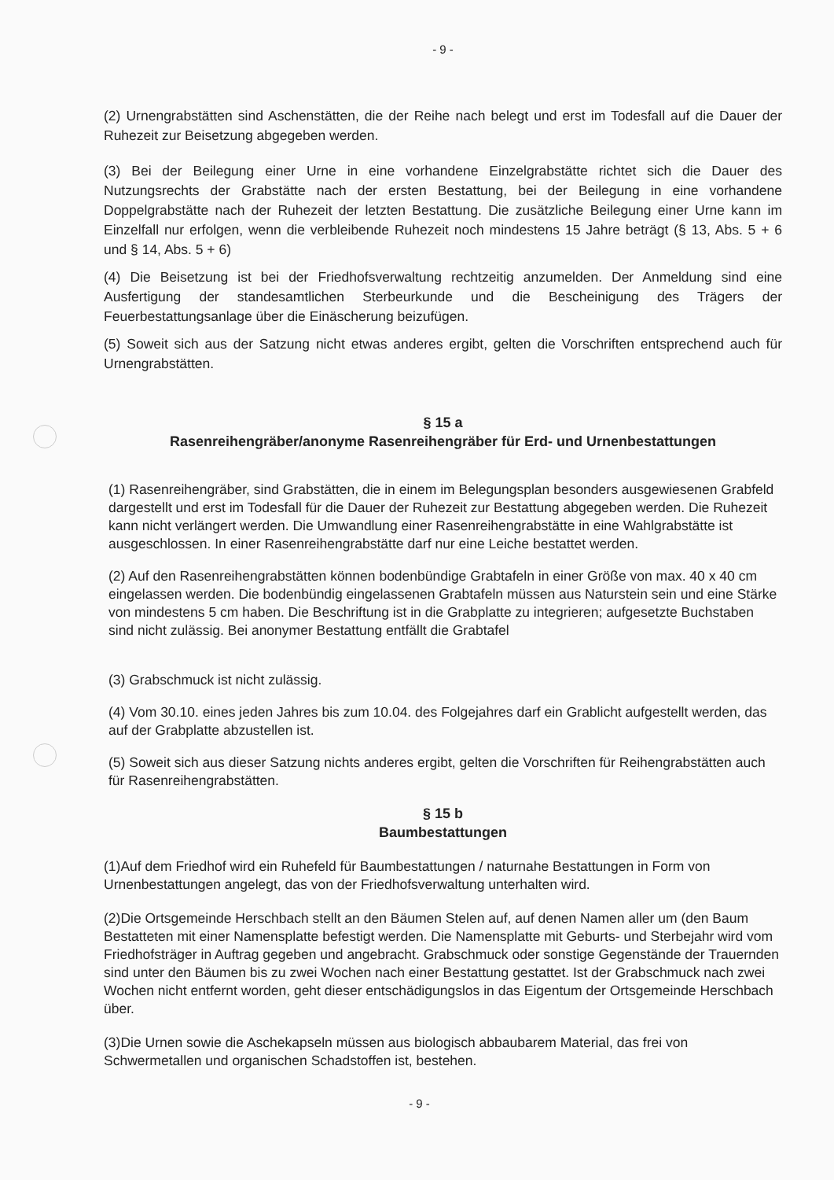- 9 -
(2) Urnengrabstätten sind Aschenstätten, die der Reihe nach belegt und erst im Todesfall auf die Dauer der Ruhezeit zur Beisetzung abgegeben werden.
(3) Bei der Beilegung einer Urne in eine vorhandene Einzelgrabstätte richtet sich die Dauer des Nutzungsrechts der Grabstätte nach der ersten Bestattung, bei der Beilegung in eine vorhandene Doppelgrabstätte nach der Ruhezeit der letzten Bestattung. Die zusätzliche Beilegung einer Urne kann im Einzelfall nur erfolgen, wenn die verbleibende Ruhezeit noch mindestens 15 Jahre beträgt (§ 13, Abs. 5 + 6 und § 14, Abs. 5 + 6)
(4) Die Beisetzung ist bei der Friedhofsverwaltung rechtzeitig anzumelden. Der Anmeldung sind eine Ausfertigung der standesamtlichen Sterbeurkunde und die Bescheinigung des Trägers der Feuerbestattungsanlage über die Einäscherung beizufügen.
(5) Soweit sich aus der Satzung nicht etwas anderes ergibt, gelten die Vorschriften entsprechend auch für Urnengrabstätten.
§ 15 a
Rasenreihengräber/anonyme Rasenreihengräber für Erd- und Urnenbestattungen
(1) Rasenreihengräber, sind Grabstätten, die in einem im Belegungsplan besonders ausgewiesenen Grabfeld dargestellt und erst im Todesfall für die Dauer der Ruhezeit zur Bestattung abgegeben werden. Die Ruhezeit kann nicht verlängert werden. Die Umwandlung einer Rasenreihengrabstätte in eine Wahlgrabstätte ist ausgeschlossen. In einer Rasenreihengrabstätte darf nur eine Leiche bestattet werden.
(2) Auf den Rasenreihengrabstätten können bodenbündige Grabtafeln in einer Größe von max. 40 x 40 cm eingelassen werden. Die bodenbündig eingelassenen Grabtafeln müssen aus Naturstein sein und eine Stärke von mindestens 5 cm haben. Die Beschriftung ist in die Grabplatte zu integrieren; aufgesetzte Buchstaben sind nicht zulässig. Bei anonymer Bestattung entfällt die Grabtafel
(3) Grabschmuck ist nicht zulässig.
(4) Vom 30.10. eines jeden Jahres bis zum 10.04. des Folgejahres darf ein Grablicht aufgestellt werden, das auf der Grabplatte abzustellen ist.
(5) Soweit sich aus dieser Satzung nichts anderes ergibt, gelten die Vorschriften für Reihengrabstätten auch für Rasenreihengrabstätten.
§ 15 b
Baumbestattungen
(1)Auf dem Friedhof wird ein Ruhefeld für Baumbestattungen / naturnahe Bestattungen in Form von Urnenbestattungen angelegt, das von der Friedhofsverwaltung unterhalten wird.
(2)Die Ortsgemeinde Herschbach stellt an den Bäumen Stelen auf, auf denen Namen aller um (den Baum Bestatteten mit einer Namensplatte befestigt werden. Die Namensplatte mit Geburts- und Sterbejahr wird vom Friedhofsträger in Auftrag gegeben und angebracht. Grabschmuck oder sonstige Gegenstände der Trauernden sind unter den Bäumen bis zu zwei Wochen nach einer Bestattung gestattet. Ist der Grabschmuck nach zwei Wochen nicht entfernt worden, geht dieser entschädigungslos in das Eigentum der Ortsgemeinde Herschbach über.
(3)Die Urnen sowie die Aschekapseln müssen aus biologisch abbaubarem Material, das frei von Schwermetallen und organischen Schadstoffen ist, bestehen.
- 9 -